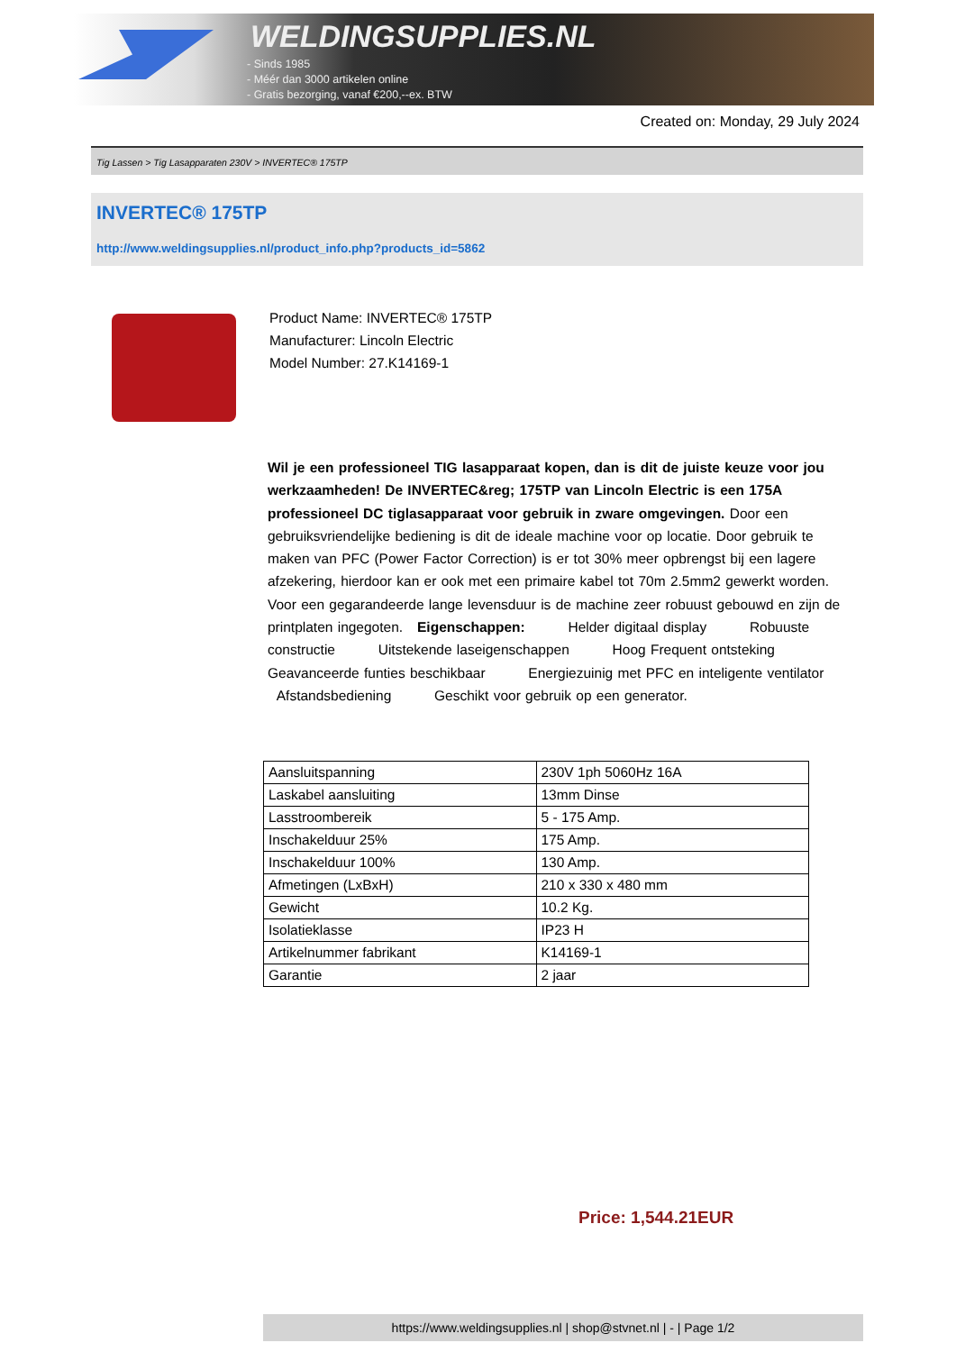WELDINGSUPPLIES.NL
- Sinds 1985
- Méér dan 3000 artikelen online
- Gratis bezorging, vanaf €200,--ex. BTW
Created on: Monday, 29 July 2024
Tig Lassen > Tig Lasapparaten 230V > INVERTEC® 175TP
INVERTEC® 175TP
http://www.weldingsupplies.nl/product_info.php?products_id=5862
Product Name: INVERTEC® 175TP
Manufacturer: Lincoln Electric
Model Number: 27.K14169-1
Wil je een professioneel TIG lasapparaat kopen, dan is dit de juiste keuze voor jou werkzaamheden! De INVERTEC&reg; 175TP van Lincoln Electric is een 175A professioneel DC tiglasapparaat voor gebruik in zware omgevingen. Door een gebruiksvriendelijke bediening is dit de ideale machine voor op locatie. Door gebruik te maken van PFC (Power Factor Correction) is er tot 30% meer opbrengst bij een lagere afzekering, hierdoor kan er ook met een primaire kabel tot 70m 2.5mm2 gewerkt worden. Voor een gegarandeerde lange levensduur is de machine zeer robuust gebouwd en zijn de printplaten ingegoten. Eigenschappen: Helder digitaal display Robuuste constructie Uitstekende laseigenschappen Hoog Frequent ontsteking Geavanceerde funties beschikbaar Energiezuinig met PFC en inteligente ventilator Afstandsbediening Geschikt voor gebruik op een generator.
| Aansluitspanning | 230V 1ph 5060Hz 16A |
| Laskabel aansluiting | 13mm Dinse |
| Lasstroombereik | 5 - 175 Amp. |
| Inschakelduur 25% | 175 Amp. |
| Inschakelduur 100% | 130 Amp. |
| Afmetingen (LxBxH) | 210 x 330 x 480 mm |
| Gewicht | 10.2 Kg. |
| Isolatieklasse | IP23 H |
| Artikelnummer fabrikant | K14169-1 |
| Garantie | 2 jaar |
Price: 1,544.21EUR
https://www.weldingsupplies.nl | shop@stvnet.nl | - | Page 1/2